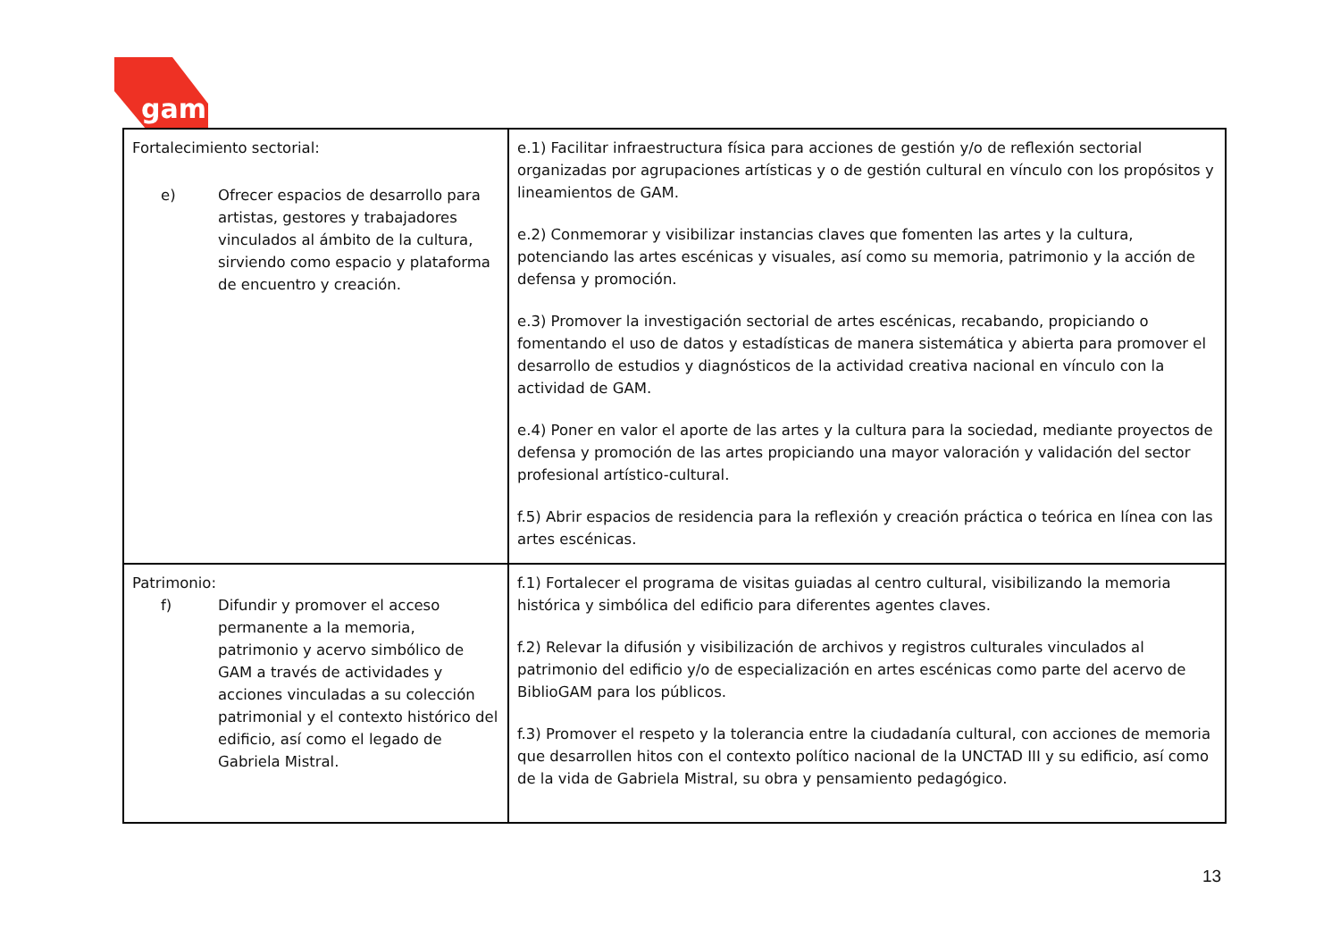gam
| Fortalecimiento sectorial: e) Ofrecer espacios de desarrollo para artistas, gestores y trabajadores vinculados al ámbito de la cultura, sirviendo como espacio y plataforma de encuentro y creación. | e.1) Facilitar infraestructura física para acciones de gestión y/o de reflexión sectorial organizadas por agrupaciones artísticas y o de gestión cultural en vínculo con los propósitos y lineamientos de GAM. e.2) Conmemorar y visibilizar instancias claves que fomenten las artes y la cultura, potenciando las artes escénicas y visuales, así como su memoria, patrimonio y la acción de defensa y promoción. e.3) Promover la investigación sectorial de artes escénicas, recabando, propiciando o fomentando el uso de datos y estadísticas de manera sistemática y abierta para promover el desarrollo de estudios y diagnósticos de la actividad creativa nacional en vínculo con la actividad de GAM. e.4) Poner en valor el aporte de las artes y la cultura para la sociedad, mediante proyectos de defensa y promoción de las artes propiciando una mayor valoración y validación del sector profesional artístico-cultural. f.5) Abrir espacios de residencia para la reflexión y creación práctica o teórica en línea con las artes escénicas. |
| Patrimonio: f) Difundir y promover el acceso permanente a la memoria, patrimonio y acervo simbólico de GAM a través de actividades y acciones vinculadas a su colección patrimonial y el contexto histórico del edificio, así como el legado de Gabriela Mistral. | f.1) Fortalecer el programa de visitas guiadas al centro cultural, visibilizando la memoria histórica y simbólica del edificio para diferentes agentes claves. f.2) Relevar la difusión y visibilización de archivos y registros culturales vinculados al patrimonio del edificio y/o de especialización en artes escénicas como parte del acervo de BiblioGAM para los públicos. f.3) Promover el respeto y la tolerancia entre la ciudadanía cultural, con acciones de memoria que desarrollen hitos con el contexto político nacional de la UNCTAD III y su edificio, así como de la vida de Gabriela Mistral, su obra y pensamiento pedagógico. |
13